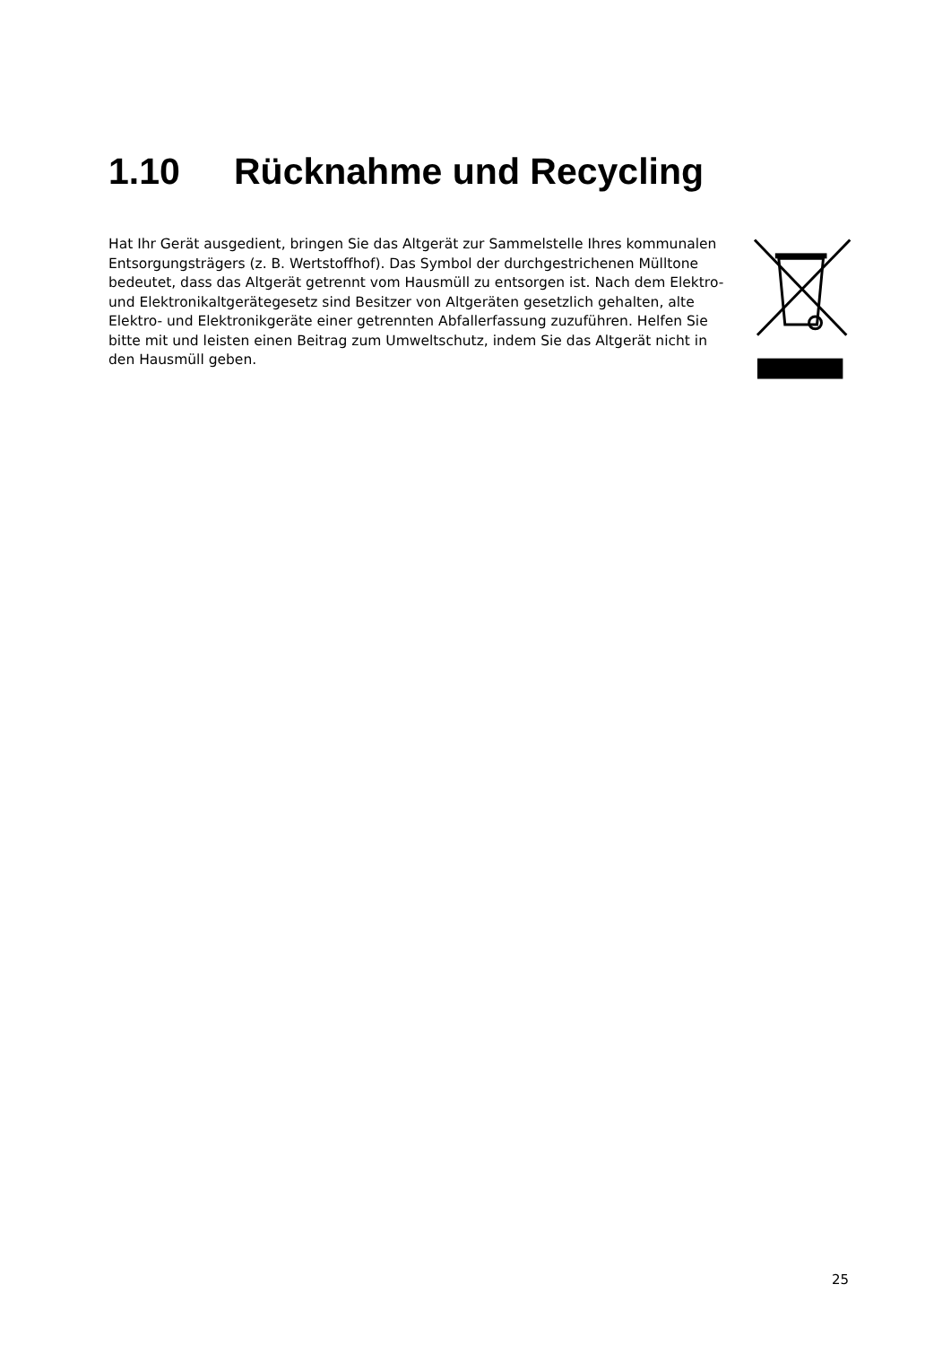1.10 Rücknahme und Recycling
Hat Ihr Gerät ausgedient, bringen Sie das Altgerät zur Sammelstelle Ihres kommunalen Entsorgungsträgers (z. B. Wertstoffhof). Das Symbol der durchgestrichenen Mülltone bedeutet, dass das Altgerät getrennt vom Hausmüll zu entsorgen ist. Nach dem Elektro- und Elektronikaltgerätegesetz sind Besitzer von Altgeräten gesetzlich gehalten, alte Elektro- und Elektronikgeräte einer getrennten Abfallerfassung zuzuführen. Helfen Sie bitte mit und leisten einen Beitrag zum Umweltschutz, indem Sie das Altgerät nicht in den Hausmüll geben.
25